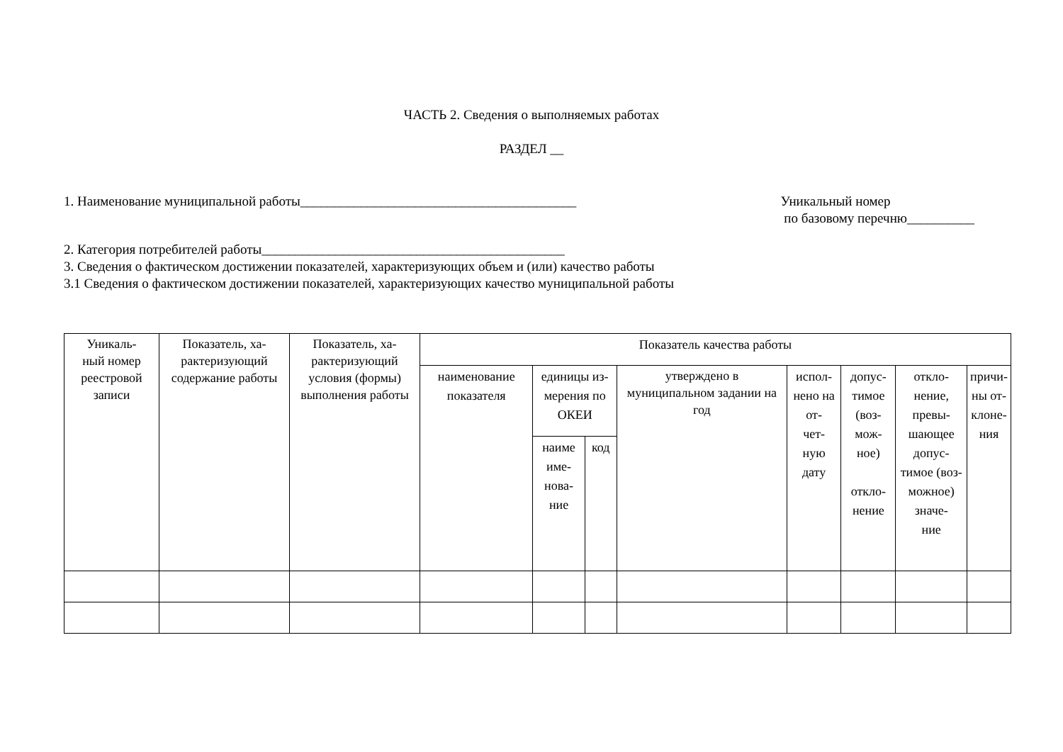ЧАСТЬ 2. Сведения о выполняемых работах
РАЗДЕЛ __
1. Наименование муниципальной работы_________________________________________
Уникальный номер
по базовому перечню__________
2. Категория потребителей работы_____________________________________________
3. Сведения о фактическом достижении показателей, характеризующих объем и (или) качество работы
3.1 Сведения о фактическом достижении показателей, характеризующих качество муниципальной работы
| Уникаль- ный номер реестровой записи | Показатель, ха- рактеризующий содержание работы | Показатель, ха- рактеризующий условия (формы) выполнения работы | Показатель качества работы | | | | | | | |
| --- | --- | --- | --- | --- | --- | --- | --- | --- | --- | --- |
| | | | наименование показателя | единицы из- мерения по ОКЕИ | | утверждено в муниципальном задании на год | испол- нено на от- чет- ную дату | допус- тимое (воз- мож- ное) откло- нение | откло- нение, превы- шающее допус- тимое (воз- можное) значе- ние | причи- ны от- клоне- ния |
| | | | | наиме име- нова- ние | код | | | | | |